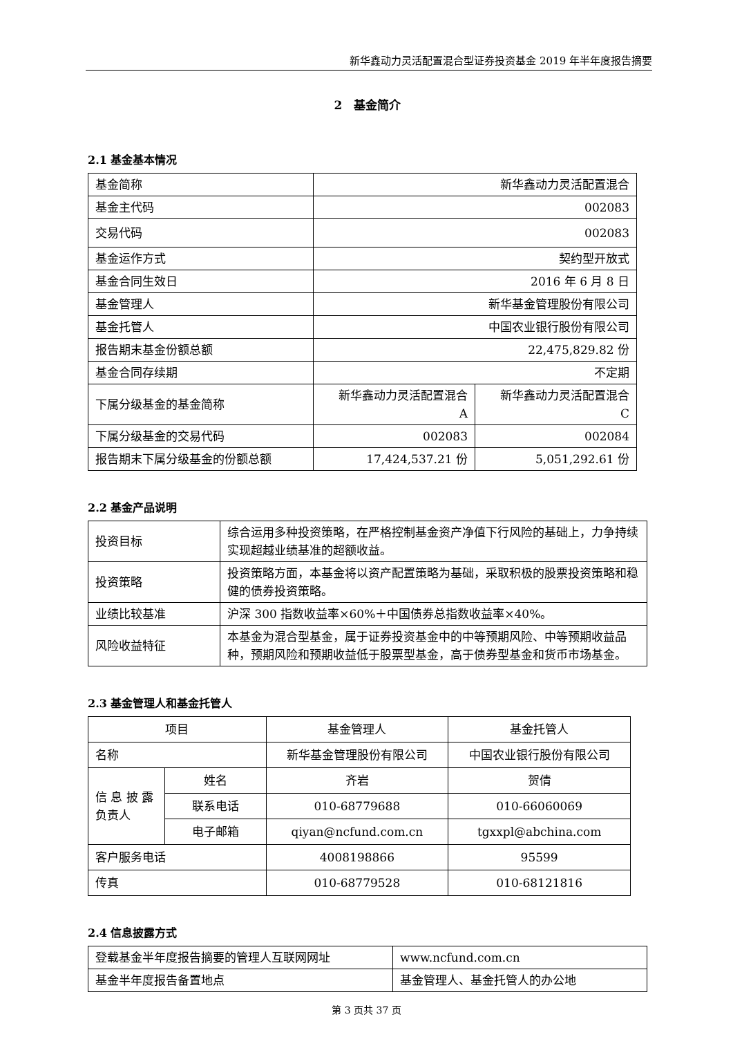新华鑫动力灵活配置混合型证券投资基金 2019 年半年度报告摘要
2　基金简介
2.1 基金基本情况
| 基金简称 | 新华鑫动力灵活配置混合 | |
| 基金主代码 | 002083 | |
| 交易代码 | 002083 | |
| 基金运作方式 | 契约型开放式 | |
| 基金合同生效日 | 2016 年 6 月 8 日 | |
| 基金管理人 | 新华基金管理股份有限公司 | |
| 基金托管人 | 中国农业银行股份有限公司 | |
| 报告期末基金份额总额 | 22,475,829.82 份 | |
| 基金合同存续期 | 不定期 | |
| 下属分级基金的基金简称 | 新华鑫动力灵活配置混合 A | 新华鑫动力灵活配置混合 C |
| 下属分级基金的交易代码 | 002083 | 002084 |
| 报告期末下属分级基金的份额总额 | 17,424,537.21 份 | 5,051,292.61 份 |
2.2 基金产品说明
| 投资目标 | 综合运用多种投资策略，在严格控制基金资产净值下行风险的基础上，力争持续实现超越业绩基准的超额收益。 |
| 投资策略 | 投资策略方面，本基金将以资产配置策略为基础，采取积极的股票投资策略和稳健的债券投资策略。 |
| 业绩比较基准 | 沪深 300 指数收益率×60%＋中国债券总指数收益率×40%。 |
| 风险收益特征 | 本基金为混合型基金，属于证券投资基金中的中等预期风险、中等预期收益品种，预期风险和预期收益低于股票型基金，高于债券型基金和货币市场基金。 |
2.3 基金管理人和基金托管人
| 项目 | | 基金管理人 | 基金托管人 |
| 名称 | | 新华基金管理股份有限公司 | 中国农业银行股份有限公司 |
| 信 息 披 露 负责人 | 姓名 | 齐岩 | 贺倩 |
| | 联系电话 | 010-68779688 | 010-66060069 |
| | 电子邮箱 | qiyan@ncfund.com.cn | tgxxpl@abchina.com |
| 客户服务电话 | | 4008198866 | 95599 |
| 传真 | | 010-68779528 | 010-68121816 |
2.4 信息披露方式
| 登载基金半年度报告摘要的管理人互联网网址 | www.ncfund.com.cn |
| 基金半年度报告备置地点 | 基金管理人、基金托管人的办公地 |
第 3 页共 37 页